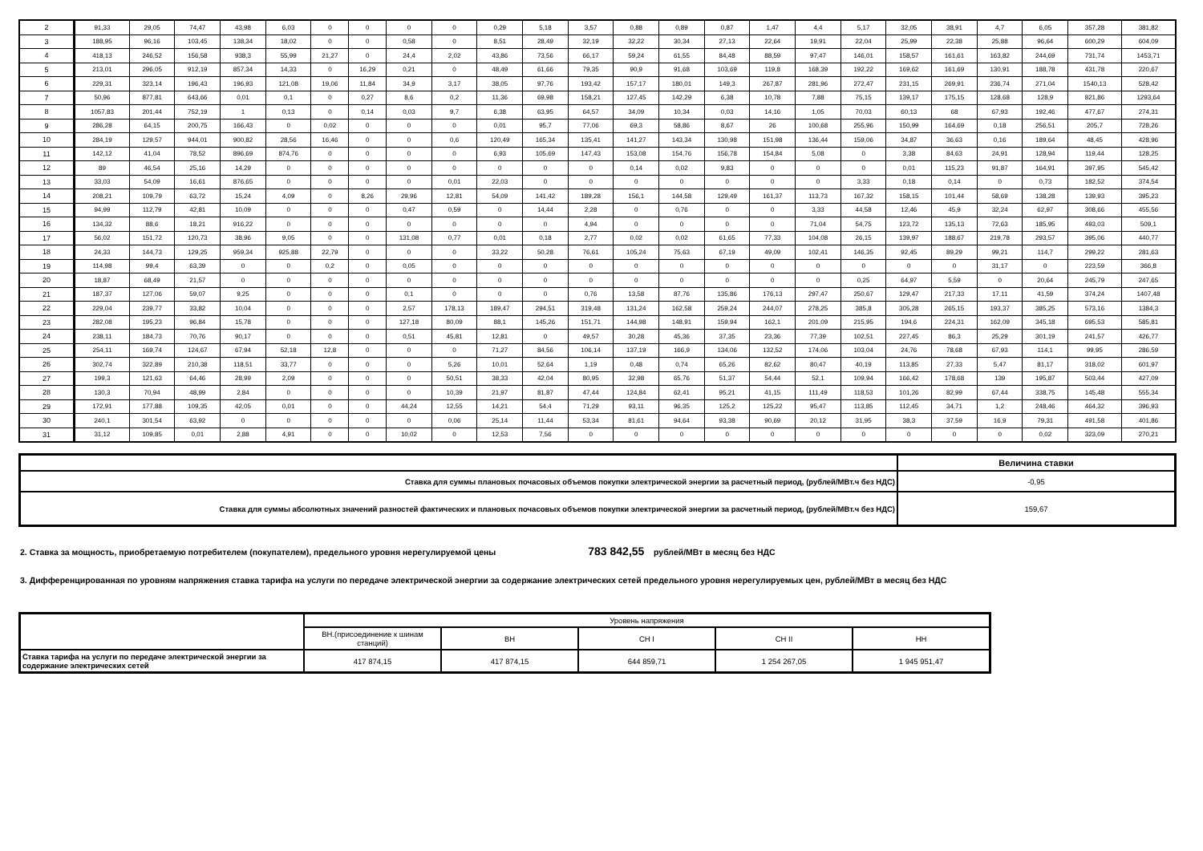| 2 | 91,33 | 29,05 | 74,47 | 43,98 | 6,03 | 0 | 0 | 0 | 0 | 0,29 | 5,18 | 3,57 | 0,88 | 0,89 | 0,87 | 1,47 | 4,4 | 5,17 | 32,05 | 38,91 | 4,7 | 6,05 | 357,28 | 381,82 |
| 3 | 188,95 | 96,16 | 103,45 | 138,34 | 18,02 | 0 | 0 | 0,58 | 0 | 8,51 | 28,49 | 32,19 | 32,22 | 30,34 | 27,13 | 22,64 | 19,91 | 22,04 | 25,99 | 22,38 | 25,88 | 96,64 | 600,29 | 604,09 |
| 4 | 418,13 | 246,52 | 156,58 | 938,3 | 55,99 | 21,27 | 0 | 24,4 | 2,02 | 43,86 | 73,56 | 66,17 | 59,24 | 61,55 | 84,48 | 88,59 | 97,47 | 146,01 | 158,57 | 161,61 | 163,82 | 244,69 | 731,74 | 1453,71 |
| 5 | 213,01 | 296,05 | 912,19 | 857,34 | 14,33 | 0 | 16,29 | 0,21 | 0 | 48,49 | 61,66 | 79,35 | 90,9 | 91,68 | 103,69 | 119,8 | 168,39 | 192,22 | 169,62 | 161,69 | 130,91 | 188,78 | 431,78 | 220,67 |
| 6 | 229,31 | 323,14 | 196,43 | 196,93 | 121,08 | 19,06 | 11,84 | 34,9 | 3,17 | 38,05 | 97,76 | 193,42 | 157,17 | 180,01 | 149,3 | 267,87 | 281,96 | 272,47 | 231,15 | 269,91 | 236,74 | 271,04 | 1540,13 | 528,42 |
| 7 | 50,96 | 877,81 | 643,66 | 0,01 | 0,1 | 0 | 0,27 | 8,6 | 0,2 | 11,36 | 69,98 | 158,21 | 127,45 | 142,29 | 6,38 | 10,78 | 7,88 | 75,15 | 139,17 | 175,15 | 128,68 | 128,9 | 821,86 | 1293,64 |
| 8 | 1057,83 | 201,44 | 752,19 | 1 | 0,13 | 0 | 0,14 | 0,03 | 9,7 | 6,38 | 63,95 | 64,57 | 34,09 | 10,34 | 0,03 | 14,16 | 1,05 | 70,03 | 60,13 | 68 | 67,93 | 192,46 | 477,67 | 274,31 |
| 9 | 286,28 | 64,15 | 200,75 | 166,43 | 0 | 0,02 | 0 | 0 | 0 | 0,01 | 95,7 | 77,06 | 69,3 | 58,86 | 8,67 | 26 | 100,68 | 255,96 | 150,99 | 164,69 | 0,18 | 256,51 | 205,7 | 728,26 |
| 10 | 284,19 | 129,57 | 944,01 | 900,82 | 28,56 | 16,46 | 0 | 0 | 0,6 | 120,49 | 165,34 | 135,41 | 141,27 | 143,34 | 130,98 | 151,98 | 136,44 | 159,06 | 34,87 | 36,63 | 0,16 | 189,64 | 48,45 | 428,96 |
| 11 | 142,12 | 41,04 | 78,52 | 896,69 | 874,76 | 0 | 0 | 0 | 0 | 6,93 | 105,69 | 147,43 | 153,08 | 154,76 | 156,78 | 154,84 | 5,08 | 0 | 3,38 | 84,63 | 24,91 | 128,94 | 119,44 | 128,25 |
| 12 | 89 | 46,54 | 25,16 | 14,29 | 0 | 0 | 0 | 0 | 0 | 0 | 0 | 0 | 0,14 | 0,02 | 9,83 | 0 | 0 | 0 | 0,01 | 115,23 | 91,87 | 164,91 | 397,95 | 545,42 |
| 13 | 33,03 | 54,09 | 16,61 | 876,65 | 0 | 0 | 0 | 0 | 0,01 | 22,03 | 0 | 0 | 0 | 0 | 0 | 0 | 0 | 3,33 | 0,18 | 0,14 | 0 | 0,73 | 182,52 | 374,54 |
| 14 | 208,21 | 109,79 | 63,72 | 15,24 | 4,09 | 0 | 8,26 | 29,96 | 12,81 | 54,09 | 141,42 | 189,28 | 156,1 | 144,58 | 129,49 | 161,37 | 113,73 | 167,32 | 158,15 | 101,44 | 58,69 | 138,28 | 139,93 | 395,23 |
| 15 | 94,99 | 112,79 | 42,81 | 10,09 | 0 | 0 | 0 | 0,47 | 0,59 | 0 | 14,44 | 2,28 | 0 | 0,76 | 0 | 0 | 3,33 | 44,58 | 12,46 | 45,9 | 32,24 | 62,97 | 308,66 | 455,56 |
| 16 | 134,32 | 88,6 | 18,21 | 916,22 | 0 | 0 | 0 | 0 | 0 | 0 | 0 | 4,94 | 0 | 0 | 0 | 0 | 71,04 | 54,75 | 123,72 | 135,13 | 72,63 | 185,95 | 493,03 | 509,1 |
| 17 | 56,02 | 151,72 | 120,73 | 38,96 | 9,05 | 0 | 0 | 131,08 | 0,77 | 0,01 | 0,18 | 2,77 | 0,02 | 0,02 | 61,65 | 77,33 | 104,08 | 26,15 | 139,97 | 188,67 | 219,78 | 293,57 | 395,06 | 440,77 |
| 18 | 24,33 | 144,73 | 129,25 | 959,34 | 925,88 | 22,79 | 0 | 0 | 0 | 33,22 | 50,28 | 76,61 | 105,24 | 75,63 | 67,19 | 49,09 | 102,41 | 146,35 | 92,45 | 89,29 | 99,21 | 114,7 | 299,22 | 281,63 |
| 19 | 114,98 | 99,4 | 63,39 | 0 | 0 | 0,2 | 0 | 0,05 | 0 | 0 | 0 | 0 | 0 | 0 | 0 | 0 | 0 | 0 | 0 | 0 | 31,17 | 0 | 223,59 | 366,8 |
| 20 | 18,87 | 68,49 | 21,57 | 0 | 0 | 0 | 0 | 0 | 0 | 0 | 0 | 0 | 0 | 0 | 0 | 0 | 0 | 0,25 | 64,97 | 5,59 | 0 | 20,64 | 245,79 | 247,65 |
| 21 | 187,37 | 127,06 | 59,07 | 9,25 | 0 | 0 | 0 | 0,1 | 0 | 0 | 0 | 0,76 | 13,58 | 87,76 | 135,86 | 176,13 | 297,47 | 250,67 | 129,47 | 217,33 | 17,11 | 41,59 | 374,24 | 1407,48 |
| 22 | 229,04 | 239,77 | 33,82 | 10,04 | 0 | 0 | 0 | 2,57 | 178,13 | 189,47 | 294,51 | 319,48 | 131,24 | 162,58 | 259,24 | 244,07 | 278,25 | 385,8 | 305,28 | 265,15 | 193,37 | 385,25 | 573,16 | 1384,3 |
| 23 | 282,08 | 195,23 | 96,84 | 15,78 | 0 | 0 | 0 | 127,18 | 80,09 | 88,1 | 145,26 | 151,71 | 144,98 | 148,91 | 159,94 | 162,1 | 201,09 | 215,95 | 194,6 | 224,31 | 162,09 | 345,18 | 695,53 | 585,81 |
| 24 | 238,11 | 184,73 | 70,76 | 90,17 | 0 | 0 | 0 | 0,51 | 45,81 | 12,81 | 0 | 49,57 | 30,28 | 45,36 | 37,35 | 23,36 | 77,39 | 102,51 | 227,45 | 86,3 | 25,29 | 301,19 | 241,57 | 426,77 |
| 25 | 254,11 | 169,74 | 124,67 | 67,94 | 52,18 | 12,8 | 0 | 0 | 0 | 71,27 | 84,56 | 106,14 | 137,19 | 166,9 | 134,06 | 132,52 | 174,06 | 103,04 | 24,76 | 78,68 | 67,93 | 114,1 | 99,95 | 286,59 |
| 26 | 302,74 | 322,89 | 210,38 | 118,51 | 33,77 | 0 | 0 | 0 | 5,26 | 10,01 | 52,64 | 1,19 | 0,48 | 0,74 | 65,26 | 82,62 | 80,47 | 40,19 | 113,85 | 27,33 | 5,47 | 81,17 | 318,02 | 601,97 |
| 27 | 199,3 | 121,63 | 64,46 | 28,99 | 2,09 | 0 | 0 | 0 | 50,51 | 38,33 | 42,04 | 80,95 | 32,98 | 65,76 | 51,37 | 54,44 | 52,1 | 109,94 | 166,42 | 178,68 | 139 | 195,87 | 503,44 | 427,09 |
| 28 | 130,3 | 70,94 | 48,99 | 2,84 | 0 | 0 | 0 | 0 | 10,39 | 21,97 | 81,87 | 47,44 | 124,84 | 62,41 | 95,21 | 41,15 | 111,49 | 118,53 | 101,26 | 82,99 | 67,44 | 338,75 | 145,48 | 555,34 |
| 29 | 172,91 | 177,88 | 109,35 | 42,05 | 0,01 | 0 | 0 | 44,24 | 12,55 | 14,21 | 54,4 | 71,29 | 93,11 | 96,35 | 125,2 | 125,22 | 95,47 | 113,85 | 112,45 | 34,71 | 1,2 | 248,46 | 464,32 | 396,93 |
| 30 | 240,1 | 301,54 | 63,92 | 0 | 0 | 0 | 0 | 0 | 0,06 | 25,14 | 11,44 | 53,34 | 81,61 | 94,64 | 93,38 | 90,69 | 20,12 | 31,95 | 38,3 | 37,59 | 16,9 | 79,31 | 491,58 | 401,86 |
| 31 | 31,12 | 109,85 | 0,01 | 2,88 | 4,91 | 0 | 0 | 10,02 | 0 | 12,53 | 7,56 | 0 | 0 | 0 | 0 | 0 | 0 | 0 | 0 | 0 | 0 | 0,02 | 323,09 | 270,21 |
| | Величина ставки |
| Ставка для суммы плановых почасовых объемов покупки электрической энергии за расчетный период, (рублей/МВт.ч без НДС) | -0,95 |
| Ставка для суммы абсолютных значений разностей фактических и плановых почасовых объемов покупки электрической энергии за расчетный период, (рублей/МВт.ч без НДС) | 159,67 |
2. Ставка за мощность, приобретаемую потребителем (покупателем), предельного уровня нерегулируемой цены 783 842,55 рублей/МВт в месяц без НДС
3. Дифференцированная по уровням напряжения ставка тарифа на услуги по передаче электрической энергии за содержание электрических сетей предельного уровня нерегулируемых цен, рублей/МВт в месяц без НДС
| | Уровень напряжения | | | | |
| | ВН.(присоединение к шинам станций) | ВН | СН I | СН II | НН |
| Ставка тарифа на услуги по передаче электрической энергии за содержание электрических сетей | 417 874,15 | 417 874,15 | 644 859,71 | 1 254 267,05 | 1 945 951,47 |